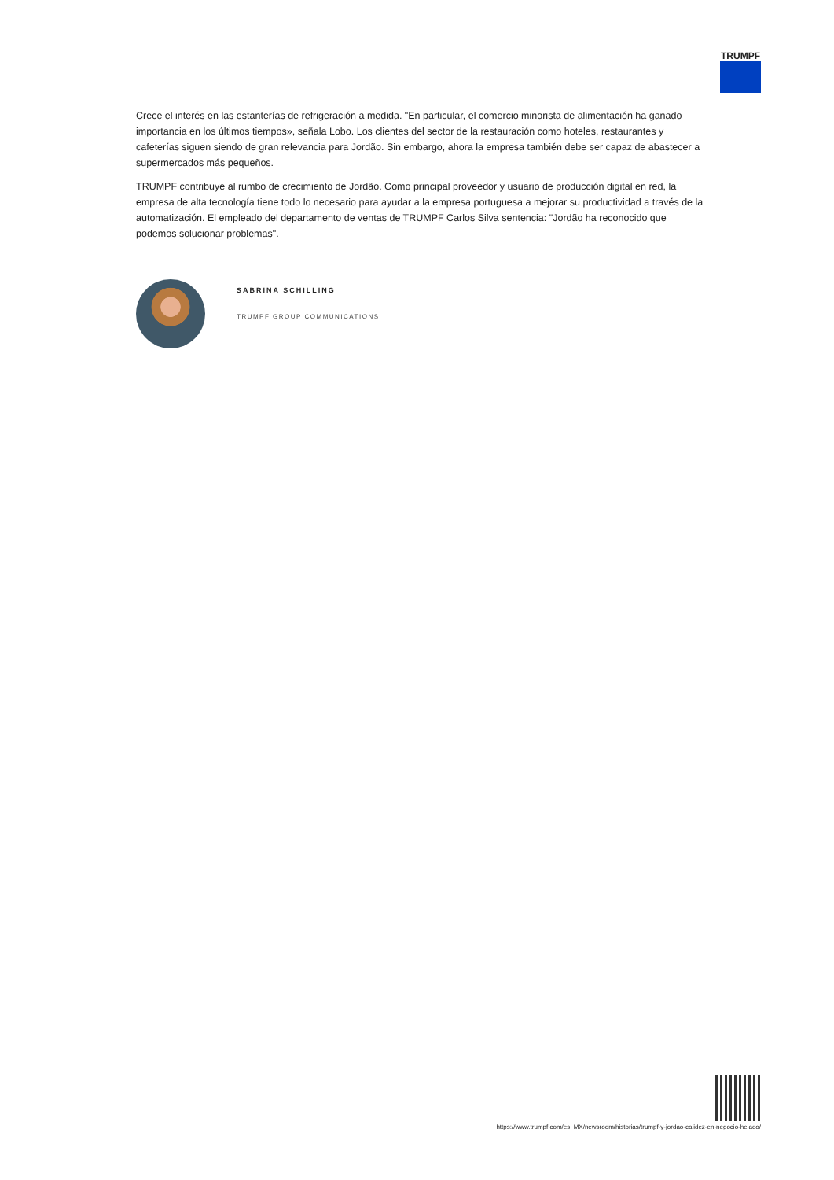TRUMPF
Crece el interés en las estanterías de refrigeración a medida. "En particular, el comercio minorista de alimentación ha ganado importancia en los últimos tiempos», señala Lobo. Los clientes del sector de la restauración como hoteles, restaurantes y cafeterías siguen siendo de gran relevancia para Jordão. Sin embargo, ahora la empresa también debe ser capaz de abastecer a supermercados más pequeños.
TRUMPF contribuye al rumbo de crecimiento de Jordão. Como principal proveedor y usuario de producción digital en red, la empresa de alta tecnología tiene todo lo necesario para ayudar a la empresa portuguesa a mejorar su productividad a través de la automatización. El empleado del departamento de ventas de TRUMPF Carlos Silva sentencia: "Jordão ha reconocido que podemos solucionar problemas".
SABRINA SCHILLING
TRUMPF GROUP COMMUNICATIONS
https://www.trumpf.com/es_MX/newsroom/historias/trumpf-y-jordao-calidez-en-negocio-helado/